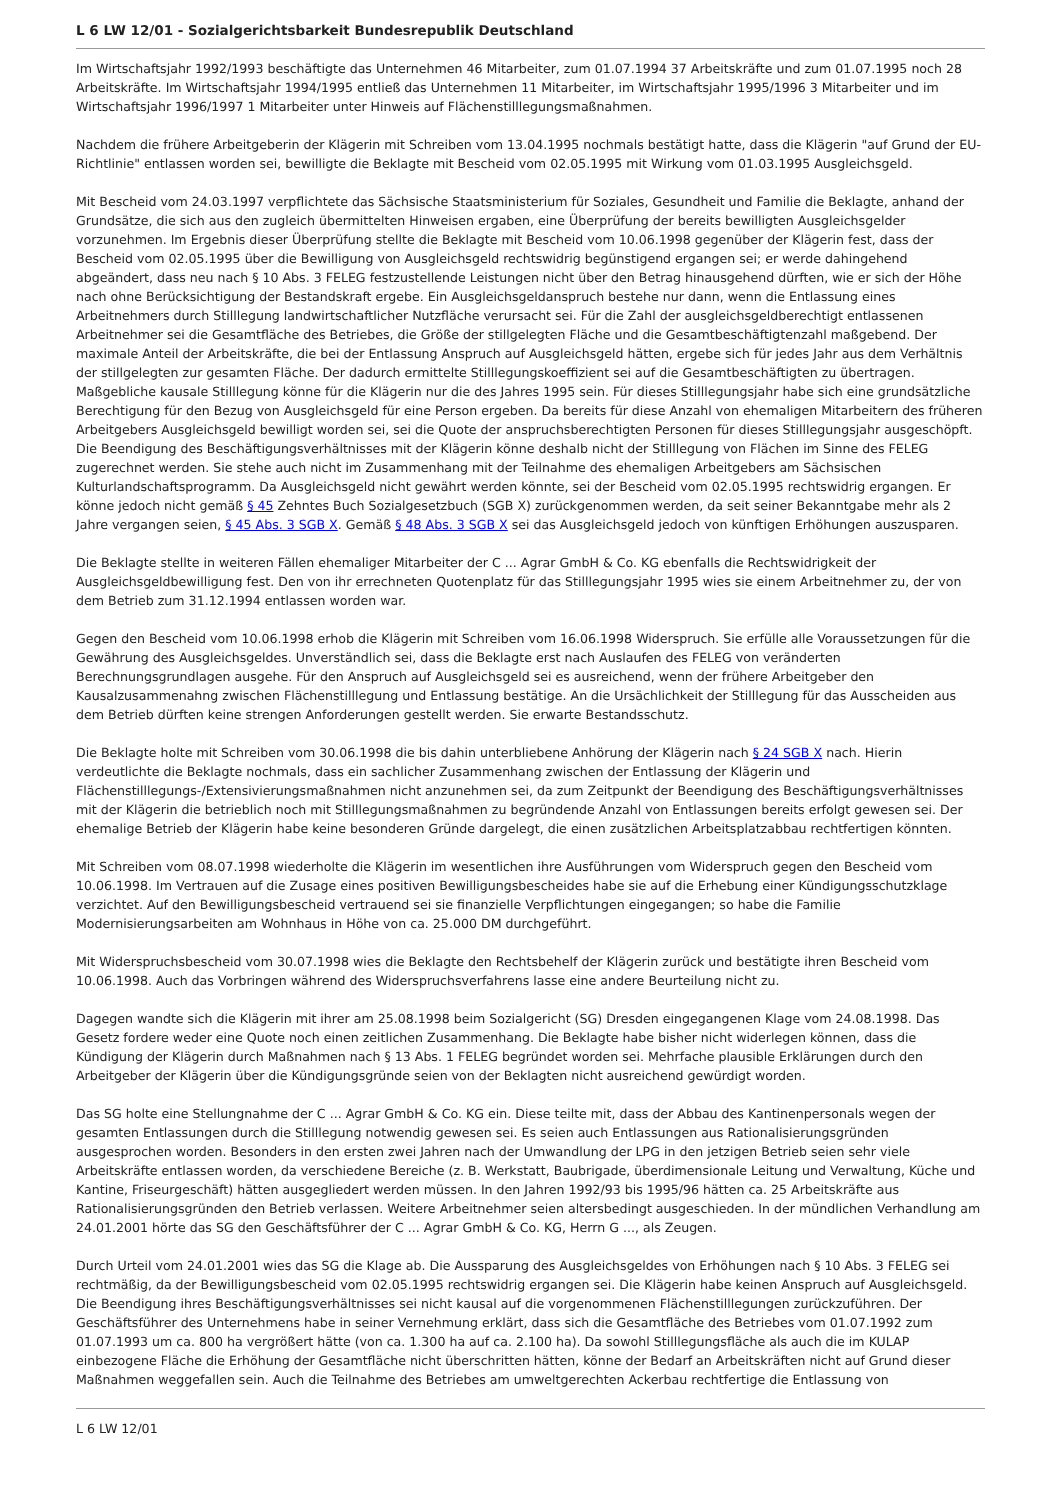L 6 LW 12/01 - Sozialgerichtsbarkeit Bundesrepublik Deutschland
Im Wirtschaftsjahr 1992/1993 beschäftigte das Unternehmen 46 Mitarbeiter, zum 01.07.1994 37 Arbeitskräfte und zum 01.07.1995 noch 28 Arbeitskräfte. Im Wirtschaftsjahr 1994/1995 entließ das Unternehmen 11 Mitarbeiter, im Wirtschaftsjahr 1995/1996 3 Mitarbeiter und im Wirtschaftsjahr 1996/1997 1 Mitarbeiter unter Hinweis auf Flächenstilllegungsmaßnahmen.
Nachdem die frühere Arbeitgeberin der Klägerin mit Schreiben vom 13.04.1995 nochmals bestätigt hatte, dass die Klägerin "auf Grund der EU-Richtlinie" entlassen worden sei, bewilligte die Beklagte mit Bescheid vom 02.05.1995 mit Wirkung vom 01.03.1995 Ausgleichsgeld.
Mit Bescheid vom 24.03.1997 verpflichtete das Sächsische Staatsministerium für Soziales, Gesundheit und Familie die Beklagte, anhand der Grundsätze, die sich aus den zugleich übermittelten Hinweisen ergaben, eine Überprüfung der bereits bewilligten Ausgleichsgelder vorzunehmen. Im Ergebnis dieser Überprüfung stellte die Beklagte mit Bescheid vom 10.06.1998 gegenüber der Klägerin fest, dass der Bescheid vom 02.05.1995 über die Bewilligung von Ausgleichsgeld rechtswidrig begünstigend ergangen sei; er werde dahingehend abgeändert, dass neu nach § 10 Abs. 3 FELEG festzustellende Leistungen nicht über den Betrag hinausgehend dürften, wie er sich der Höhe nach ohne Berücksichtigung der Bestandskraft ergebe. Ein Ausgleichsgeldanspruch bestehe nur dann, wenn die Entlassung eines Arbeitnehmers durch Stilllegung landwirtschaftlicher Nutzfläche verursacht sei. Für die Zahl der ausgleichsgeldberechtigt entlassenen Arbeitnehmer sei die Gesamtfläche des Betriebes, die Größe der stillgelegten Fläche und die Gesamtbeschäftigtenzahl maßgebend. Der maximale Anteil der Arbeitskräfte, die bei der Entlassung Anspruch auf Ausgleichsgeld hätten, ergebe sich für jedes Jahr aus dem Verhältnis der stillgelegten zur gesamten Fläche. Der dadurch ermittelte Stilllegungskoeffizient sei auf die Gesamtbeschäftigten zu übertragen. Maßgebliche kausale Stilllegung könne für die Klägerin nur die des Jahres 1995 sein. Für dieses Stilllegungsjahr habe sich eine grundsätzliche Berechtigung für den Bezug von Ausgleichsgeld für eine Person ergeben. Da bereits für diese Anzahl von ehemaligen Mitarbeitern des früheren Arbeitgebers Ausgleichsgeld bewilligt worden sei, sei die Quote der anspruchsberechtigten Personen für dieses Stilllegungsjahr ausgeschöpft. Die Beendigung des Beschäftigungsverhältnisses mit der Klägerin könne deshalb nicht der Stilllegung von Flächen im Sinne des FELEG zugerechnet werden. Sie stehe auch nicht im Zusammenhang mit der Teilnahme des ehemaligen Arbeitgebers am Sächsischen Kulturlandschaftsprogramm. Da Ausgleichsgeld nicht gewährt werden könnte, sei der Bescheid vom 02.05.1995 rechtswidrig ergangen. Er könne jedoch nicht gemäß § 45 Zehntes Buch Sozialgesetzbuch (SGB X) zurückgenommen werden, da seit seiner Bekanntgabe mehr als 2 Jahre vergangen seien, § 45 Abs. 3 SGB X. Gemäß § 48 Abs. 3 SGB X sei das Ausgleichsgeld jedoch von künftigen Erhöhungen auszusparen.
Die Beklagte stellte in weiteren Fällen ehemaliger Mitarbeiter der C ... Agrar GmbH & Co. KG ebenfalls die Rechtswidrigkeit der Ausgleichsgeldbewilligung fest. Den von ihr errechneten Quotenplatz für das Stilllegungsjahr 1995 wies sie einem Arbeitnehmer zu, der von dem Betrieb zum 31.12.1994 entlassen worden war.
Gegen den Bescheid vom 10.06.1998 erhob die Klägerin mit Schreiben vom 16.06.1998 Widerspruch. Sie erfülle alle Voraussetzungen für die Gewährung des Ausgleichsgeldes. Unverständlich sei, dass die Beklagte erst nach Auslaufen des FELEG von veränderten Berechnungsgrundlagen ausgehe. Für den Anspruch auf Ausgleichsgeld sei es ausreichend, wenn der frühere Arbeitgeber den Kausalzusammenahng zwischen Flächenstilllegung und Entlassung bestätige. An die Ursächlichkeit der Stilllegung für das Ausscheiden aus dem Betrieb dürften keine strengen Anforderungen gestellt werden. Sie erwarte Bestandsschutz.
Die Beklagte holte mit Schreiben vom 30.06.1998 die bis dahin unterbliebene Anhörung der Klägerin nach § 24 SGB X nach. Hierin verdeutlichte die Beklagte nochmals, dass ein sachlicher Zusammenhang zwischen der Entlassung der Klägerin und Flächenstilllegungs-/Extensivierungsmaßnahmen nicht anzunehmen sei, da zum Zeitpunkt der Beendigung des Beschäftigungsverhältnisses mit der Klägerin die betrieblich noch mit Stilllegungsmaßnahmen zu begründende Anzahl von Entlassungen bereits erfolgt gewesen sei. Der ehemalige Betrieb der Klägerin habe keine besonderen Gründe dargelegt, die einen zusätzlichen Arbeitsplatzabbau rechtfertigen könnten.
Mit Schreiben vom 08.07.1998 wiederholte die Klägerin im wesentlichen ihre Ausführungen vom Widerspruch gegen den Bescheid vom 10.06.1998. Im Vertrauen auf die Zusage eines positiven Bewilligungsbescheides habe sie auf die Erhebung einer Kündigungsschutzklage verzichtet. Auf den Bewilligungsbescheid vertrauend sei sie finanzielle Verpflichtungen eingegangen; so habe die Familie Modernisierungsarbeiten am Wohnhaus in Höhe von ca. 25.000 DM durchgeführt.
Mit Widerspruchsbescheid vom 30.07.1998 wies die Beklagte den Rechtsbehelf der Klägerin zurück und bestätigte ihren Bescheid vom 10.06.1998. Auch das Vorbringen während des Widerspruchsverfahrens lasse eine andere Beurteilung nicht zu.
Dagegen wandte sich die Klägerin mit ihrer am 25.08.1998 beim Sozialgericht (SG) Dresden eingegangenen Klage vom 24.08.1998. Das Gesetz fordere weder eine Quote noch einen zeitlichen Zusammenhang. Die Beklagte habe bisher nicht widerlegen können, dass die Kündigung der Klägerin durch Maßnahmen nach § 13 Abs. 1 FELEG begründet worden sei. Mehrfache plausible Erklärungen durch den Arbeitgeber der Klägerin über die Kündigungsgründe seien von der Beklagten nicht ausreichend gewürdigt worden.
Das SG holte eine Stellungnahme der C ... Agrar GmbH & Co. KG ein. Diese teilte mit, dass der Abbau des Kantinenpersonals wegen der gesamten Entlassungen durch die Stilllegung notwendig gewesen sei. Es seien auch Entlassungen aus Rationalisierungsgründen ausgesprochen worden. Besonders in den ersten zwei Jahren nach der Umwandlung der LPG in den jetzigen Betrieb seien sehr viele Arbeitskräfte entlassen worden, da verschiedene Bereiche (z. B. Werkstatt, Baubrigade, überdimensionale Leitung und Verwaltung, Küche und Kantine, Friseurgeschäft) hätten ausgegliedert werden müssen. In den Jahren 1992/93 bis 1995/96 hätten ca. 25 Arbeitskräfte aus Rationalisierungsgründen den Betrieb verlassen. Weitere Arbeitnehmer seien altersbedingt ausgeschieden. In der mündlichen Verhandlung am 24.01.2001 hörte das SG den Geschäftsführer der C ... Agrar GmbH & Co. KG, Herrn G ..., als Zeugen.
Durch Urteil vom 24.01.2001 wies das SG die Klage ab. Die Aussparung des Ausgleichsgeldes von Erhöhungen nach § 10 Abs. 3 FELEG sei rechtmäßig, da der Bewilligungsbescheid vom 02.05.1995 rechtswidrig ergangen sei. Die Klägerin habe keinen Anspruch auf Ausgleichsgeld. Die Beendigung ihres Beschäftigungsverhältnisses sei nicht kausal auf die vorgenommenen Flächenstilllegungen zurückzuführen. Der Geschäftsführer des Unternehmens habe in seiner Vernehmung erklärt, dass sich die Gesamtfläche des Betriebes vom 01.07.1992 zum 01.07.1993 um ca. 800 ha vergrößert hätte (von ca. 1.300 ha auf ca. 2.100 ha). Da sowohl Stilllegungsfläche als auch die im KULAP einbezogene Fläche die Erhöhung der Gesamtfläche nicht überschritten hätten, könne der Bedarf an Arbeitskräften nicht auf Grund dieser Maßnahmen weggefallen sein. Auch die Teilnahme des Betriebes am umweltgerechten Ackerbau rechtfertige die Entlassung von
L 6 LW 12/01